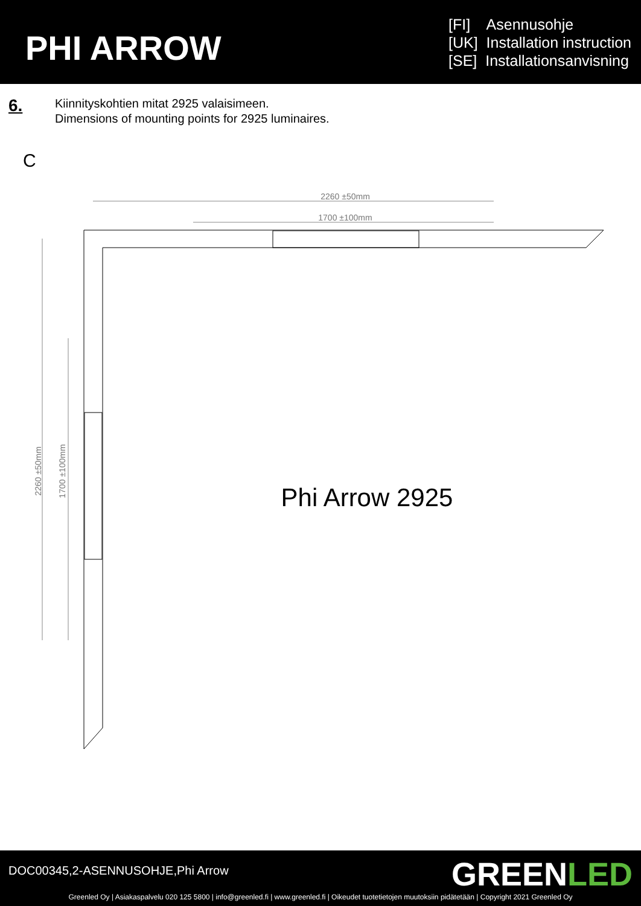PHI ARROW
[FI] Asennusohje
[UK] Installation instruction
[SE] Installationsanvisning
6.
Kiinnityskohtien mitat 2925 valaisimeen.
Dimensions of mounting points for 2925 luminaires.
C
2260 ±50mm
1700 ±100mm
2260 ±50mm
1700 ±100mm
Phi Arrow 2925
DOC00345,2-ASENNUSOHJE,Phi Arrow
GREENLED
Greenled Oy | Asiakaspalvelu 020 125 5800 | info@greenled.fi | www.greenled.fi | Oikeudet tuotetietojen muutoksiin pidätetään | Copyright 2021 Greenled Oy